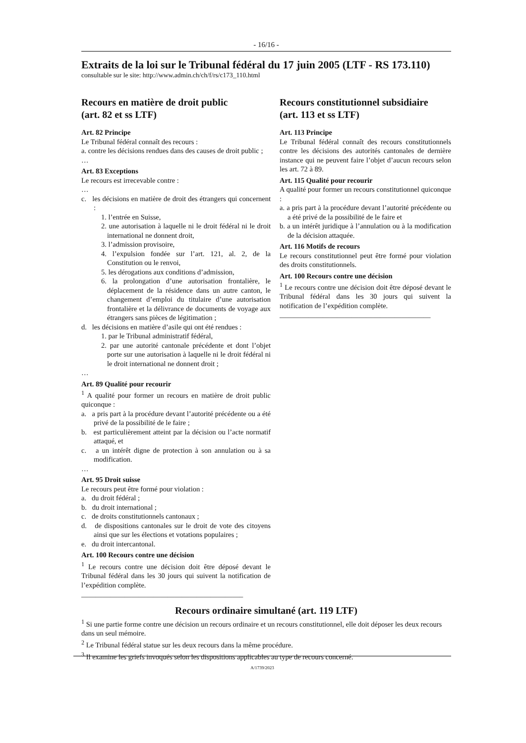- 16/16 -
Extraits de la loi sur le Tribunal fédéral du 17 juin 2005 (LTF - RS 173.110)
consultable sur le site: http://www.admin.ch/ch/f/rs/c173_110.html
Recours en matière de droit public
(art. 82 et ss LTF)
Art. 82 Principe
Le Tribunal fédéral connaît des recours :
a. contre les décisions rendues dans des causes de droit public ;
…
Art. 83 Exceptions
Le recours est irrecevable contre :
…
c. les décisions en matière de droit des étrangers qui concernent :
1. l’entrée en Suisse,
2. une autorisation à laquelle ni le droit fédéral ni le droit international ne donnent droit,
3. l’admission provisoire,
4. l’expulsion fondée sur l’art. 121, al. 2, de la Constitution ou le renvoi,
5. les dérogations aux conditions d’admission,
6. la prolongation d’une autorisation frontalière, le déplacement de la résidence dans un autre canton, le changement d’emploi du titulaire d’une autorisation frontalière et la délivrance de documents de voyage aux étrangers sans pièces de légitimation ;
d. les décisions en matière d’asile qui ont été rendues :
1. par le Tribunal administratif fédéral,
2. par une autorité cantonale précédente et dont l’objet porte sur une autorisation à laquelle ni le droit fédéral ni le droit international ne donnent droit ;
…
Art. 89 Qualité pour recourir
<sup>1</sup> A qualité pour former un recours en matière de droit public quiconque :
a. a pris part à la procédure devant l’autorité précédente ou a été privé de la possibilité de le faire ;
b. est particulièrement atteint par la décision ou l’acte normatif attaqué, et
c. a un intérêt digne de protection à son annulation ou à sa modification.
…
Art. 95 Droit suisse
Le recours peut être formé pour violation :
a. du droit fédéral ;
b. du droit international ;
c. de droits constitutionnels cantonaux ;
d. de dispositions cantonales sur le droit de vote des citoyens ainsi que sur les élections et votations populaires ;
e. du droit intercantonal.
Art. 100 Recours contre une décision
<sup>1</sup> Le recours contre une décision doit être déposé devant le Tribunal fédéral dans les 30 jours qui suivent la notification de l’expédition complète.
_____________________________________________
Recours constitutionnel subsidiaire
(art. 113 et ss LTF)
Art. 113 Principe
Le Tribunal fédéral connaît des recours constitutionnels contre les décisions des autorités cantonales de dernière instance qui ne peuvent faire l’objet d’aucun recours selon les art. 72 à 89.
Art. 115 Qualité pour recourir
A qualité pour former un recours constitutionnel quiconque :
a. a pris part à la procédure devant l’autorité précédente ou a été privé de la possibilité de le faire et
b. a un intérêt juridique à l’annulation ou à la modification de la décision attaquée.
Art. 116 Motifs de recours
Le recours constitutionnel peut être formé pour violation des droits constitutionnels.
Art. 100 Recours contre une décision
<sup>1</sup> Le recours contre une décision doit être déposé devant le Tribunal fédéral dans les 30 jours qui suivent la notification de l’expédition complète.
__________________________________________
Recours ordinaire simultané (art. 119 LTF)
<sup>1</sup> Si une partie forme contre une décision un recours ordinaire et un recours constitutionnel, elle doit déposer les deux recours dans un seul mémoire.
<sup>2</sup> Le Tribunal fédéral statue sur les deux recours dans la même procédure.
<sup>3</sup> Il examine les griefs invoqués selon les dispositions applicables au type de recours concerné.
A/1739/2023